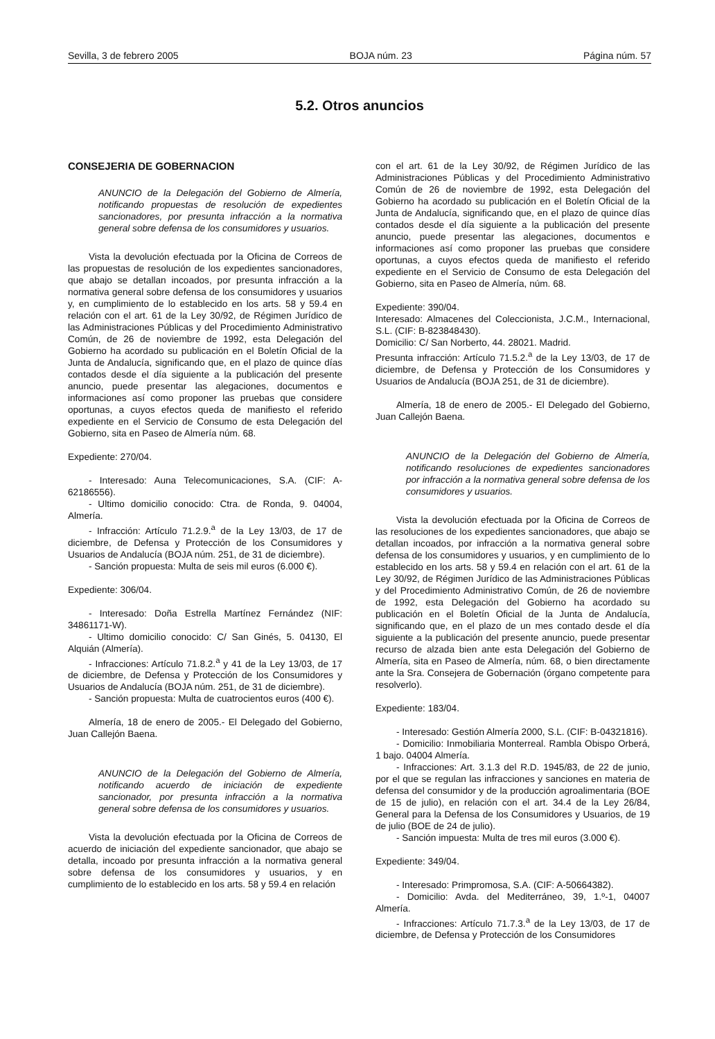Sevilla, 3 de febrero 2005 BOJA núm. 23 Página núm. 57
5.2. Otros anuncios
CONSEJERIA DE GOBERNACION
ANUNCIO de la Delegación del Gobierno de Almería, notificando propuestas de resolución de expedientes sancionadores, por presunta infracción a la normativa general sobre defensa de los consumidores y usuarios.
Vista la devolución efectuada por la Oficina de Correos de las propuestas de resolución de los expedientes sancionadores, que abajo se detallan incoados, por presunta infracción a la normativa general sobre defensa de los consumidores y usuarios y, en cumplimiento de lo establecido en los arts. 58 y 59.4 en relación con el art. 61 de la Ley 30/92, de Régimen Jurídico de las Administraciones Públicas y del Procedimiento Administrativo Común, de 26 de noviembre de 1992, esta Delegación del Gobierno ha acordado su publicación en el Boletín Oficial de la Junta de Andalucía, significando que, en el plazo de quince días contados desde el día siguiente a la publicación del presente anuncio, puede presentar las alegaciones, documentos e informaciones así como proponer las pruebas que considere oportunas, a cuyos efectos queda de manifiesto el referido expediente en el Servicio de Consumo de esta Delegación del Gobierno, sita en Paseo de Almería núm. 68.
Expediente: 270/04.
- Interesado: Auna Telecomunicaciones, S.A. (CIF: A-62186556).
- Ultimo domicilio conocido: Ctra. de Ronda, 9. 04004, Almería.
- Infracción: Artículo 71.2.9.<sup>a</sup> de la Ley 13/03, de 17 de diciembre, de Defensa y Protección de los Consumidores y Usuarios de Andalucía (BOJA núm. 251, de 31 de diciembre).
- Sanción propuesta: Multa de seis mil euros (6.000 €).
Expediente: 306/04.
- Interesado: Doña Estrella Martínez Fernández (NIF: 34861171-W).
- Ultimo domicilio conocido: C/ San Ginés, 5. 04130, El Alquián (Almería).
- Infracciones: Artículo 71.8.2.<sup>a</sup> y 41 de la Ley 13/03, de 17 de diciembre, de Defensa y Protección de los Consumidores y Usuarios de Andalucía (BOJA núm. 251, de 31 de diciembre).
- Sanción propuesta: Multa de cuatrocientos euros (400 €).
Almería, 18 de enero de 2005.- El Delegado del Gobierno, Juan Callejón Baena.
ANUNCIO de la Delegación del Gobierno de Almería, notificando acuerdo de iniciación de expediente sancionador, por presunta infracción a la normativa general sobre defensa de los consumidores y usuarios.
Vista la devolución efectuada por la Oficina de Correos de acuerdo de iniciación del expediente sancionador, que abajo se detalla, incoado por presunta infracción a la normativa general sobre defensa de los consumidores y usuarios, y en cumplimiento de lo establecido en los arts. 58 y 59.4 en relación
con el art. 61 de la Ley 30/92, de Régimen Jurídico de las Administraciones Públicas y del Procedimiento Administrativo Común de 26 de noviembre de 1992, esta Delegación del Gobierno ha acordado su publicación en el Boletín Oficial de la Junta de Andalucía, significando que, en el plazo de quince días contados desde el día siguiente a la publicación del presente anuncio, puede presentar las alegaciones, documentos e informaciones así como proponer las pruebas que considere oportunas, a cuyos efectos queda de manifiesto el referido expediente en el Servicio de Consumo de esta Delegación del Gobierno, sita en Paseo de Almería, núm. 68.
Expediente: 390/04.
Interesado: Almacenes del Coleccionista, J.C.M., Internacional, S.L. (CIF: B-823848430).
Domicilio: C/ San Norberto, 44. 28021. Madrid.
Presunta infracción: Artículo 71.5.2.<sup>a</sup> de la Ley 13/03, de 17 de diciembre, de Defensa y Protección de los Consumidores y Usuarios de Andalucía (BOJA 251, de 31 de diciembre).
Almería, 18 de enero de 2005.- El Delegado del Gobierno, Juan Callejón Baena.
ANUNCIO de la Delegación del Gobierno de Almería, notificando resoluciones de expedientes sancionadores por infracción a la normativa general sobre defensa de los consumidores y usuarios.
Vista la devolución efectuada por la Oficina de Correos de las resoluciones de los expedientes sancionadores, que abajo se detallan incoados, por infracción a la normativa general sobre defensa de los consumidores y usuarios, y en cumplimiento de lo establecido en los arts. 58 y 59.4 en relación con el art. 61 de la Ley 30/92, de Régimen Jurídico de las Administraciones Públicas y del Procedimiento Administrativo Común, de 26 de noviembre de 1992, esta Delegación del Gobierno ha acordado su publicación en el Boletín Oficial de la Junta de Andalucía, significando que, en el plazo de un mes contado desde el día siguiente a la publicación del presente anuncio, puede presentar recurso de alzada bien ante esta Delegación del Gobierno de Almería, sita en Paseo de Almería, núm. 68, o bien directamente ante la Sra. Consejera de Gobernación (órgano competente para resolverlo).
Expediente: 183/04.
- Interesado: Gestión Almería 2000, S.L. (CIF: B-04321816).
- Domicilio: Inmobiliaria Monterreal. Rambla Obispo Orberá, 1 bajo. 04004 Almería.
- Infracciones: Art. 3.1.3 del R.D. 1945/83, de 22 de junio, por el que se regulan las infracciones y sanciones en materia de defensa del consumidor y de la producción agroalimentaria (BOE de 15 de julio), en relación con el art. 34.4 de la Ley 26/84, General para la Defensa de los Consumidores y Usuarios, de 19 de julio (BOE de 24 de julio).
- Sanción impuesta: Multa de tres mil euros (3.000 €).
Expediente: 349/04.
- Interesado: Primpromosa, S.A. (CIF: A-50664382).
- Domicilio: Avda. del Mediterráneo, 39, 1.º-1, 04007 Almería.
- Infracciones: Artículo 71.7.3.<sup>a</sup> de la Ley 13/03, de 17 de diciembre, de Defensa y Protección de los Consumidores